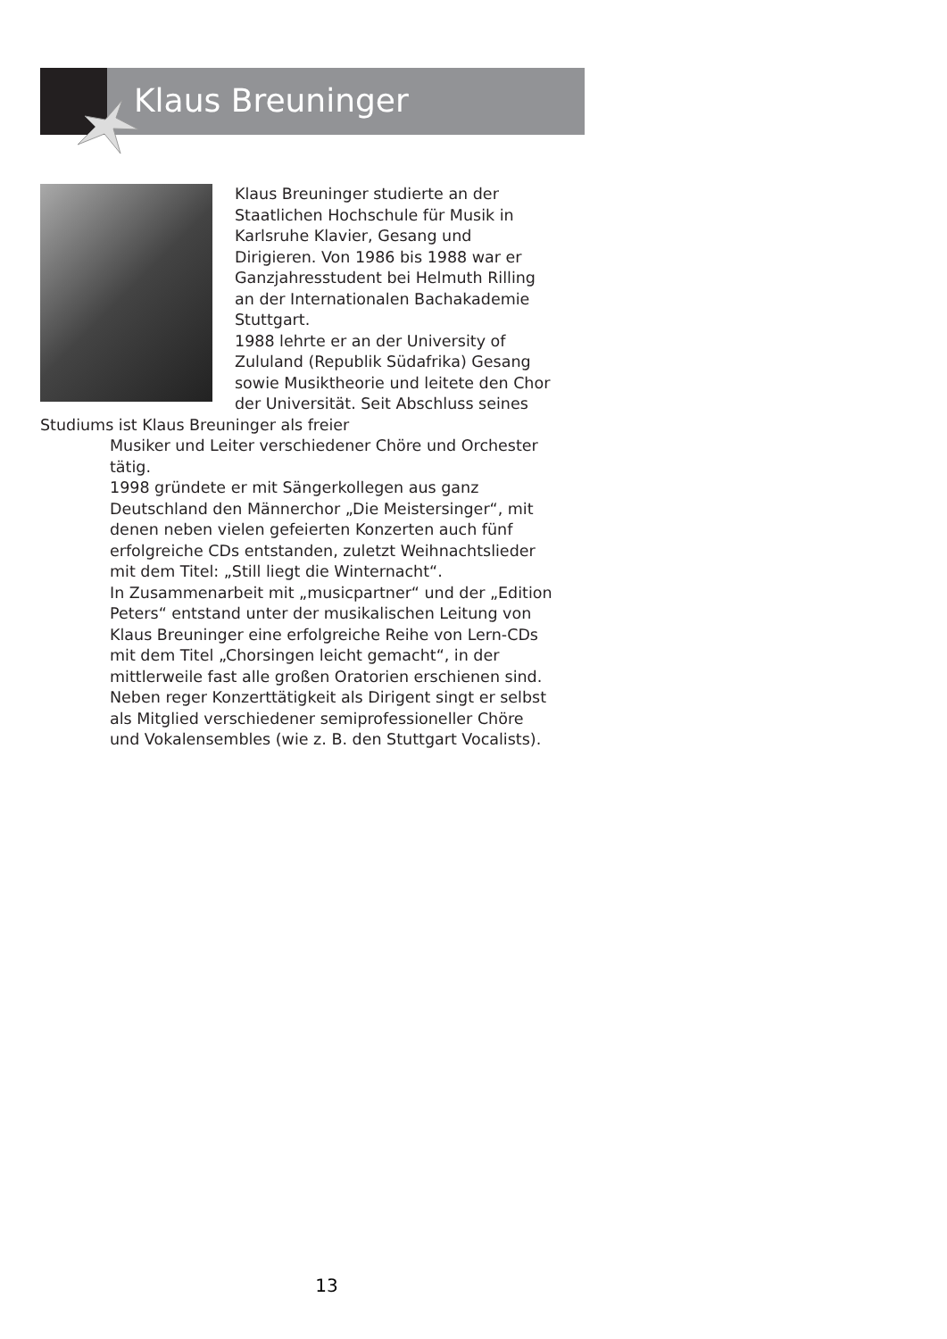Klaus Breuninger
Klaus Breuninger studierte an der Staatlichen Hochschule für Musik in Karlsruhe Klavier, Gesang und Dirigieren. Von 1986 bis 1988 war er Ganzjahresstudent bei Helmuth Rilling an der Internationalen Bachakademie Stuttgart.
1988 lehrte er an der University of Zululand (Republik Südafrika) Gesang sowie Musiktheorie und leitete den Chor der Universität. Seit Abschluss seines Studiums ist Klaus Breuninger als freier
Musiker und Leiter verschiedener Chöre und Orchester tätig.
1998 gründete er mit Sängerkollegen aus ganz Deutschland den Männerchor „Die Meistersinger“, mit denen neben vielen gefeierten Konzerten auch fünf erfolgreiche CDs entstanden, zuletzt Weihnachtslieder mit dem Titel: „Still liegt die Winternacht“.
In Zusammenarbeit mit „musicpartner“ und der „Edition Peters“ entstand unter der musikalischen Leitung von Klaus Breuninger eine erfolgreiche Reihe von Lern-CDs mit dem Titel „Chorsingen leicht gemacht“, in der mittlerweile fast alle großen Oratorien erschienen sind. Neben reger Konzerttätigkeit als Dirigent singt er selbst als Mitglied verschiedener semiprofessioneller Chöre und Vokalensembles (wie z. B. den Stuttgart Vocalists).
13